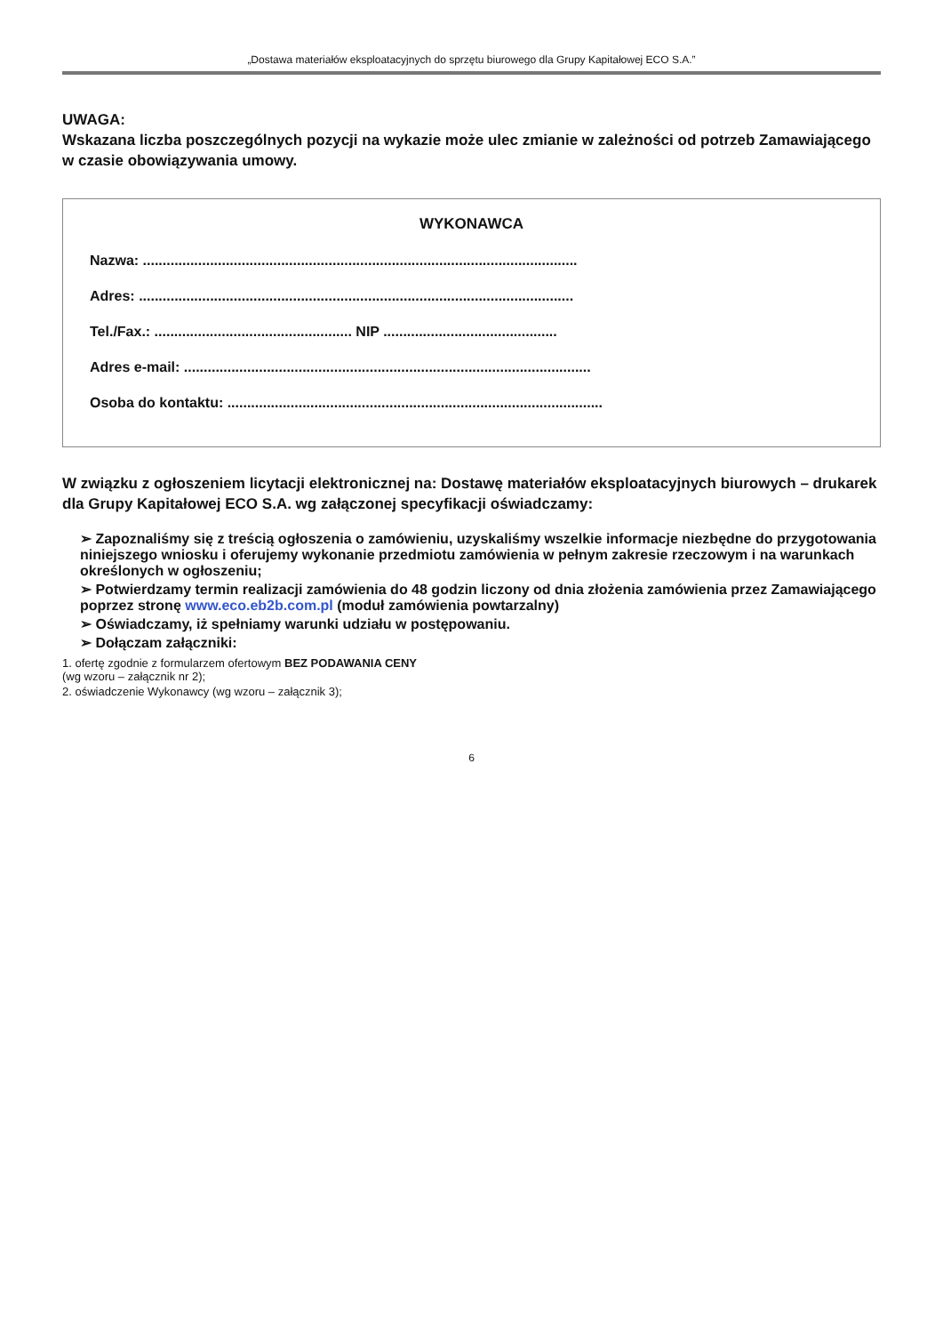„Dostawa materiałów eksploatacyjnych do sprzętu biurowego dla Grupy Kapitałowej ECO S.A.”
UWAGA:
Wskazana liczba poszczególnych pozycji na wykazie może ulec zmianie w zależności od potrzeb Zamawiającego w czasie obowiązywania umowy.
WYKONAWCA
Nazwa: ..............................................................................................................
Adres: ..............................................................................................................
Tel./Fax.: .................................................. NIP ............................................
Adres e-mail: .......................................................................................................
Osoba do kontaktu: ...............................................................................................
W związku z ogłoszeniem licytacji elektronicznej na: Dostawę materiałów eksploatacyjnych biurowych – drukarek dla Grupy Kapitałowej ECO S.A. wg załączonej specyfikacji oświadczamy:
➢ Zapoznaliśmy się z treścią ogłoszenia o zamówieniu, uzyskaliśmy wszelkie informacje niezbędne do przygotowania niniejszego wniosku i oferujemy wykonanie przedmiotu zamówienia w pełnym zakresie rzeczowym i na warunkach określonych w ogłoszeniu;
➢ Potwierdzamy termin realizacji zamówienia do 48 godzin liczony od dnia złożenia zamówienia przez Zamawiającego poprzez stronę www.eco.eb2b.com.pl (moduł zamówienia powtarzalny)
➢ Oświadczamy, iż spełniamy warunki udziału w postępowaniu.
➢ Dołączam załączniki:
1. ofertę zgodnie z formularzem ofertowym BEZ PODAWANIA CENY
(wg wzoru – załącznik nr 2);
2. oświadczenie Wykonawcy (wg wzoru – załącznik 3);
6